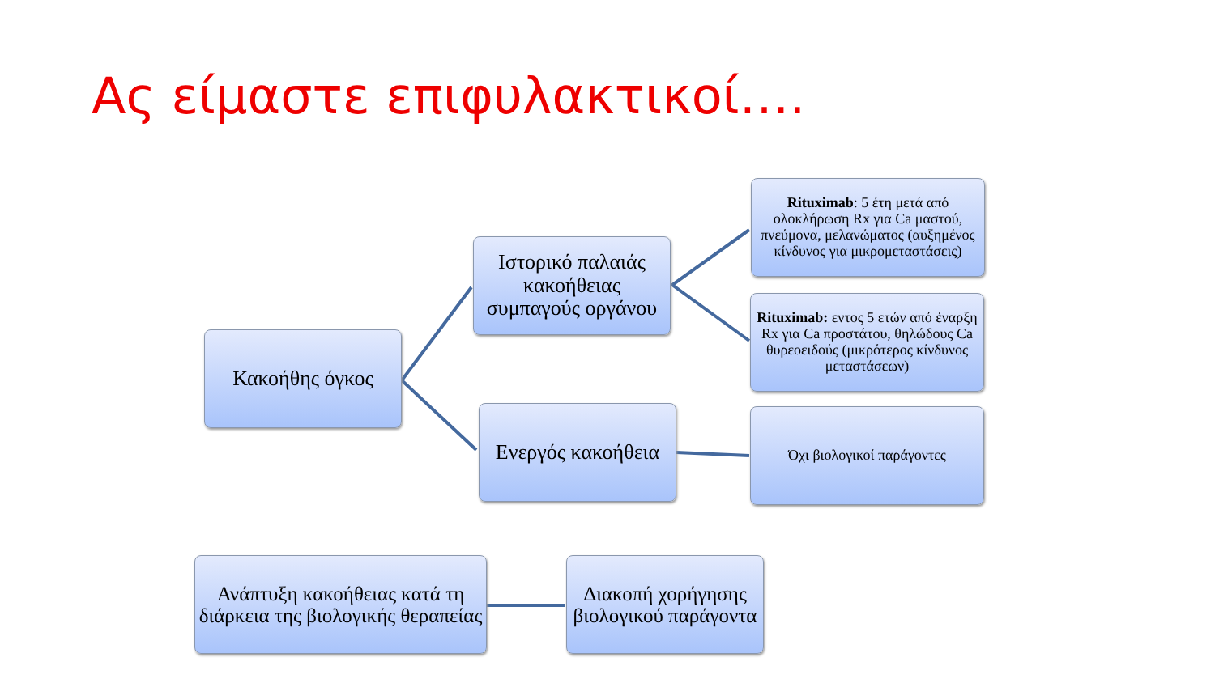Ας είμαστε επιφυλακτικοί….
Κακοήθης όγκος
Ιστορικό παλαιάς κακοήθειας συμπαγούς οργάνου
Ενεργός κακοήθεια
Rituximab: 5 έτη μετά από ολοκλήρωση Rx για Ca μαστού, πνεύμονα, μελανώματος (αυξημένος κίνδυνος για μικρομεταστάσεις)
Rituximab: εντος 5 ετών από έναρξη Rx για Ca προστάτου, θηλώδους Ca θυρεοειδούς (μικρότερος κίνδυνος μεταστάσεων)
Όχι βιολογικοί παράγοντες
Ανάπτυξη κακοήθειας κατά τη διάρκεια της βιολογικής θεραπείας
Διακοπή χορήγησης βιολογικού παράγοντα